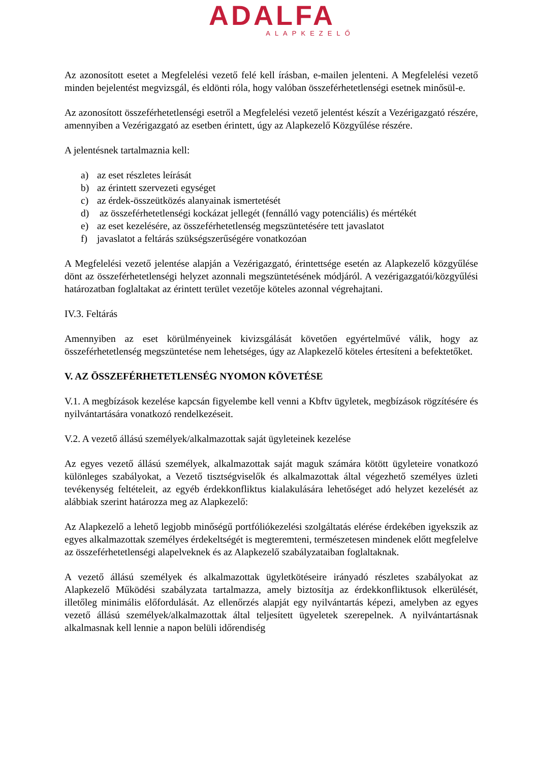ADALFA
ALAPKEZELŐ
Az azonosított esetet a Megfelelési vezető felé kell írásban, e-mailen jelenteni. A Megfelelési vezető minden bejelentést megvizsgál, és eldönti róla, hogy valóban összeférhetetlenségi esetnek minősül-e.
Az azonosított összeférhetetlenségi esetről a Megfelelési vezető jelentést készít a Vezérigazgató részére, amennyiben a Vezérigazgató az esetben érintett, úgy az Alapkezelő Közgyűlése részére.
A jelentésnek tartalmaznia kell:
a) az eset részletes leírását
b) az érintett szervezeti egységet
c) az érdek-összeütközés alanyainak ismertetését
d) az összeférhetetlenségi kockázat jellegét (fennálló vagy potenciális) és mértékét
e) az eset kezelésére, az összeférhetetlenség megszüntetésére tett javaslatot
f) javaslatot a feltárás szükségszerűségére vonatkozóan
A Megfelelési vezető jelentése alapján a Vezérigazgató, érintettsége esetén az Alapkezelő közgyűlése dönt az összeférhetetlenségi helyzet azonnali megszüntetésének módjáról. A vezérigazgatói/közgyűlési határozatban foglaltakat az érintett terület vezetője köteles azonnal végrehajtani.
IV.3. Feltárás
Amennyiben az eset körülményeinek kivizsgálását követően egyértelművé válik, hogy az összeférhetetlenség megszüntetése nem lehetséges, úgy az Alapkezelő köteles értesíteni a befektetőket.
V. AZ ÖSSZEFÉRHETETLENSÉG NYOMON KÖVETÉSE
V.1. A megbízások kezelése kapcsán figyelembe kell venni a Kbftv ügyletek, megbízások rögzítésére és nyilvántartására vonatkozó rendelkezéseit.
V.2. A vezető állású személyek/alkalmazottak saját ügyleteinek kezelése
Az egyes vezető állású személyek, alkalmazottak saját maguk számára kötött ügyleteire vonatkozó különleges szabályokat, a Vezető tisztségviselők és alkalmazottak által végezhető személyes üzleti tevékenység feltételeit, az egyéb érdekkonfliktus kialakulására lehetőséget adó helyzet kezelését az alábbiak szerint határozza meg az Alapkezelő:
Az Alapkezelő a lehető legjobb minőségű portfóliókezelési szolgáltatás elérése érdekében igyekszik az egyes alkalmazottak személyes érdekeltségét is megteremteni, természetesen mindenek előtt megfelelve az összeférhetetlenségi alapelveknek és az Alapkezelő szabályzataiban foglaltaknak.
A vezető állású személyek és alkalmazottak ügyletkötéseire irányadó részletes szabályokat az Alapkezelő Működési szabályzata tartalmazza, amely biztosítja az érdekkonfliktusok elkerülését, illetőleg minimális előfordulását. Az ellenőrzés alapját egy nyilvántartás képezi, amelyben az egyes vezető állású személyek/alkalmazottak által teljesített ügyeletek szerepelnek. A nyilvántartásnak alkalmasnak kell lennie a napon belüli időrendiség